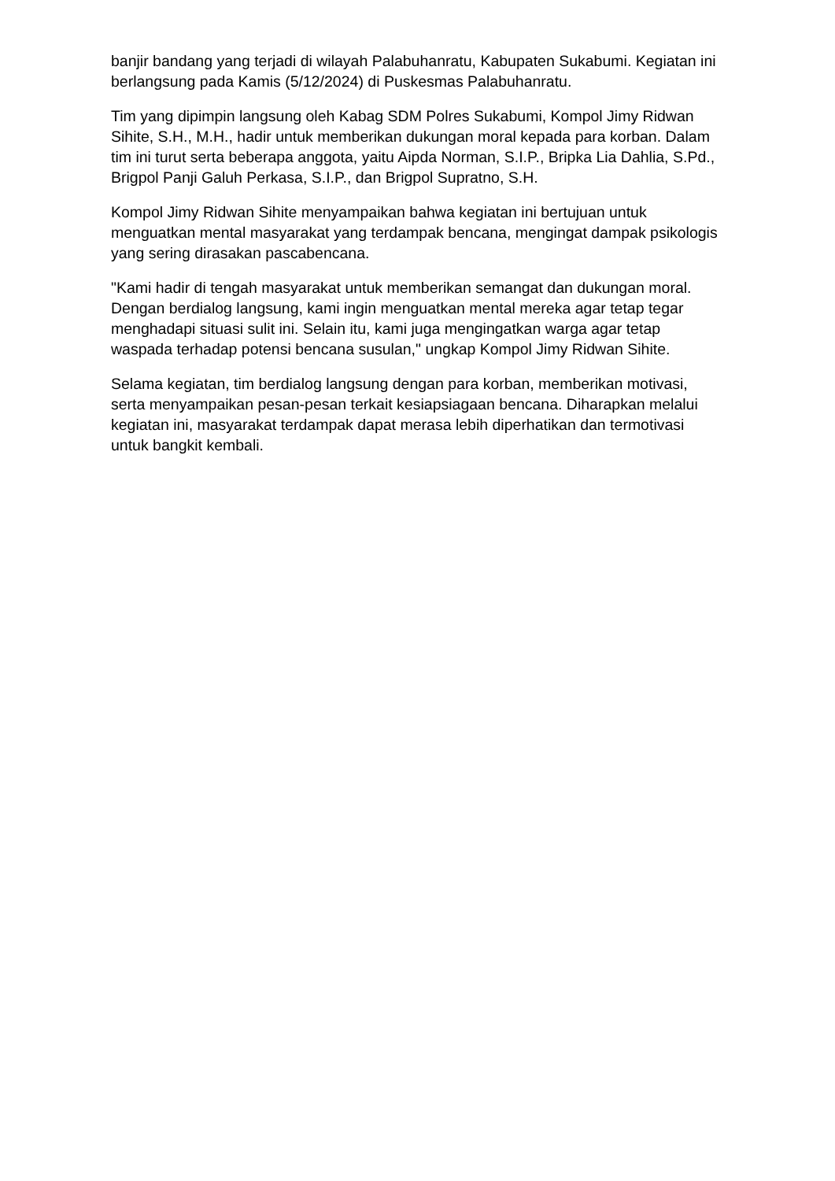banjir bandang yang terjadi di wilayah Palabuhanratu, Kabupaten Sukabumi. Kegiatan ini berlangsung pada Kamis (5/12/2024) di Puskesmas Palabuhanratu.
Tim yang dipimpin langsung oleh Kabag SDM Polres Sukabumi, Kompol Jimy Ridwan Sihite, S.H., M.H., hadir untuk memberikan dukungan moral kepada para korban. Dalam tim ini turut serta beberapa anggota, yaitu Aipda Norman, S.I.P., Bripka Lia Dahlia, S.Pd., Brigpol Panji Galuh Perkasa, S.I.P., dan Brigpol Supratno, S.H.
Kompol Jimy Ridwan Sihite menyampaikan bahwa kegiatan ini bertujuan untuk menguatkan mental masyarakat yang terdampak bencana, mengingat dampak psikologis yang sering dirasakan pascabencana.
"Kami hadir di tengah masyarakat untuk memberikan semangat dan dukungan moral. Dengan berdialog langsung, kami ingin menguatkan mental mereka agar tetap tegar menghadapi situasi sulit ini. Selain itu, kami juga mengingatkan warga agar tetap waspada terhadap potensi bencana susulan," ungkap Kompol Jimy Ridwan Sihite.
Selama kegiatan, tim berdialog langsung dengan para korban, memberikan motivasi, serta menyampaikan pesan-pesan terkait kesiapsiagaan bencana. Diharapkan melalui kegiatan ini, masyarakat terdampak dapat merasa lebih diperhatikan dan termotivasi untuk bangkit kembali.